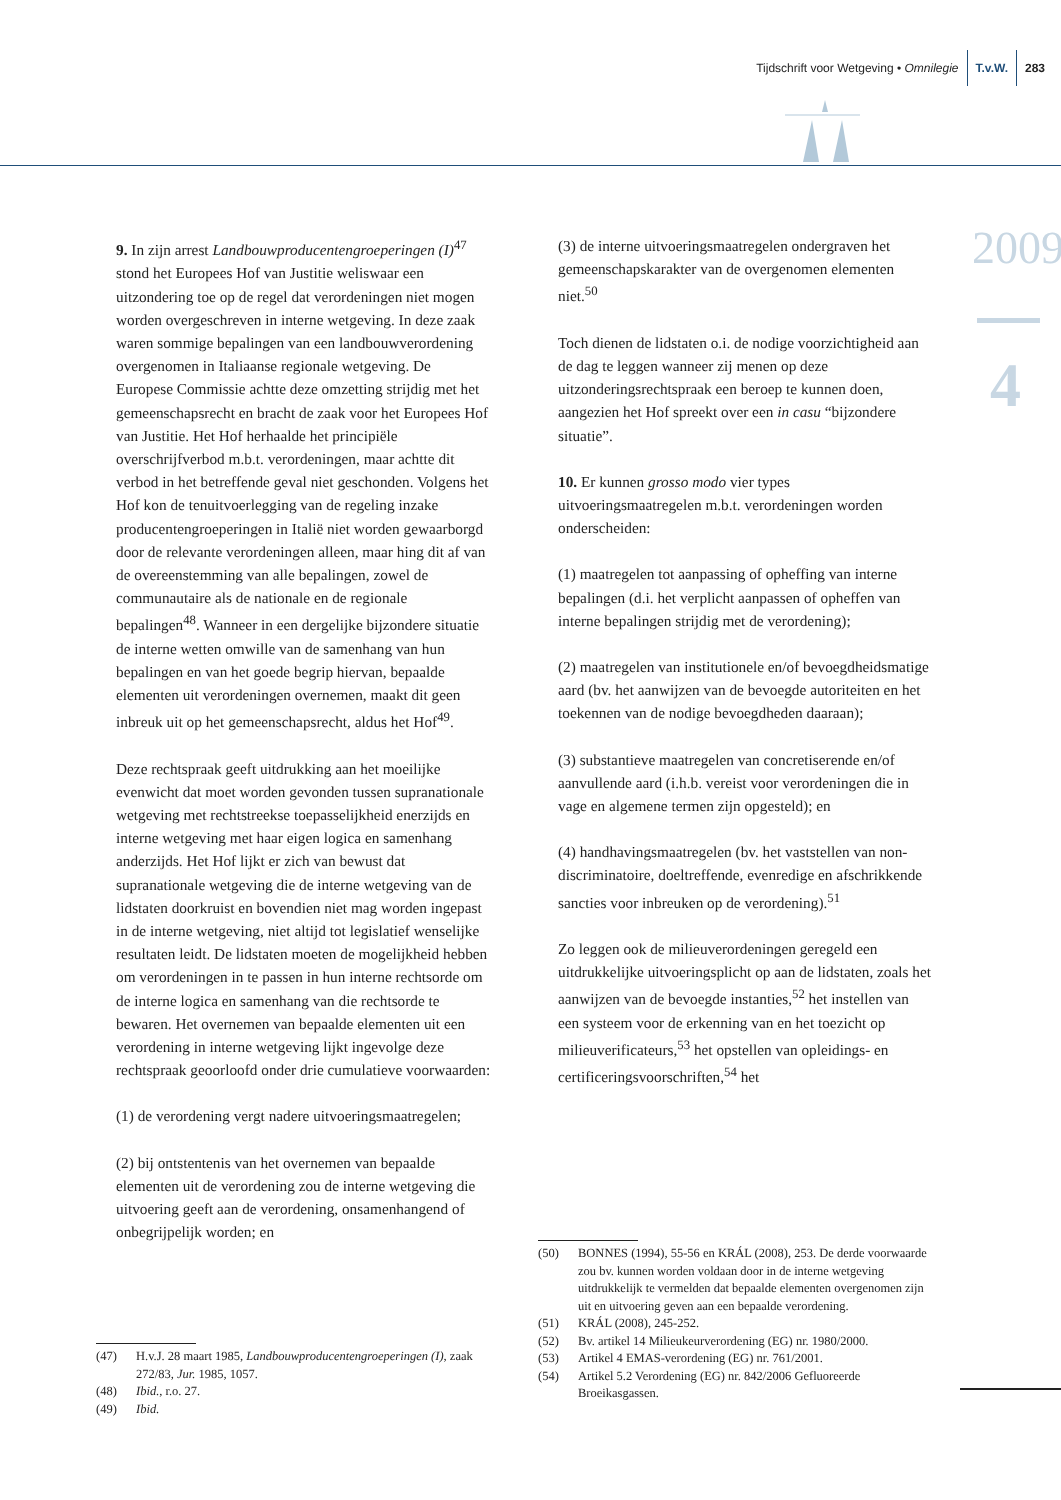Tijdschrift voor Wetgeving • Omnilegie T.v.W. 283
2009
4
9. In zijn arrest Landbouwproducentengroeperingen (I)<sup>47</sup> stond het Europees Hof van Justitie weliswaar een uitzondering toe op de regel dat verordeningen niet mogen worden overgeschreven in interne wetgeving. In deze zaak waren sommige bepalingen van een landbouwverordening overgenomen in Italiaanse regionale wetgeving. De Europese Commissie achtte deze omzetting strijdig met het gemeenschapsrecht en bracht de zaak voor het Europees Hof van Justitie. Het Hof herhaalde het principiële overschrijfverbod m.b.t. verordeningen, maar achtte dit verbod in het betreffende geval niet geschonden. Volgens het Hof kon de tenuitvoerlegging van de regeling inzake producentengroeperingen in Italië niet worden gewaarborgd door de relevante verordeningen alleen, maar hing dit af van de overeenstemming van alle bepalingen, zowel de communautaire als de nationale en de regionale bepalingen<sup>48</sup>. Wanneer in een dergelijke bijzondere situatie de interne wetten omwille van de samenhang van hun bepalingen en van het goede begrip hiervan, bepaalde elementen uit verordeningen overnemen, maakt dit geen inbreuk uit op het gemeenschapsrecht, aldus het Hof<sup>49</sup>.
Deze rechtspraak geeft uitdrukking aan het moeilijke evenwicht dat moet worden gevonden tussen supranationale wetgeving met rechtstreekse toepasselijkheid enerzijds en interne wetgeving met haar eigen logica en samenhang anderzijds. Het Hof lijkt er zich van bewust dat supranationale wetgeving die de interne wetgeving van de lidstaten doorkruist en bovendien niet mag worden ingepast in de interne wetgeving, niet altijd tot legislatief wenselijke resultaten leidt. De lidstaten moeten de mogelijkheid hebben om verordeningen in te passen in hun interne rechtsorde om de interne logica en samenhang van die rechtsorde te bewaren. Het overnemen van bepaalde elementen uit een verordening in interne wetgeving lijkt ingevolge deze rechtspraak geoorloofd onder drie cumulatieve voorwaarden:
(1) de verordening vergt nadere uitvoeringsmaatregelen;
(2) bij ontstentenis van het overnemen van bepaalde elementen uit de verordening zou de interne wetgeving die uitvoering geeft aan de verordening, onsamenhangend of onbegrijpelijk worden; en
(47) H.v.J. 28 maart 1985, Landbouwproducentengroeperingen (I), zaak 272/83, Jur. 1985, 1057.
(48) Ibid., r.o. 27.
(49) Ibid.
(3) de interne uitvoeringsmaatregelen ondergraven het gemeenschapskarakter van de overgenomen elementen niet.<sup>50</sup>
Toch dienen de lidstaten o.i. de nodige voorzichtigheid aan de dag te leggen wanneer zij menen op deze uitzonderingsrechtspraak een beroep te kunnen doen, aangezien het Hof spreekt over een in casu “bijzondere situatie”.
10. Er kunnen grosso modo vier types uitvoeringsmaatregelen m.b.t. verordeningen worden onderscheiden:
(1) maatregelen tot aanpassing of opheffing van interne bepalingen (d.i. het verplicht aanpassen of opheffen van interne bepalingen strijdig met de verordening);
(2) maatregelen van institutionele en/of bevoegdheidsmatige aard (bv. het aanwijzen van de bevoegde autoriteiten en het toekennen van de nodige bevoegdheden daaraan);
(3) substantieve maatregelen van concretiserende en/of aanvullende aard (i.h.b. vereist voor verordeningen die in vage en algemene termen zijn opgesteld); en
(4) handhavingsmaatregelen (bv. het vaststellen van non-discriminatoire, doeltreffende, evenredige en afschrikkende sancties voor inbreuken op de verordening).<sup>51</sup>
Zo leggen ook de milieuverordeningen geregeld een uitdrukkelijke uitvoeringsplicht op aan de lidstaten, zoals het aanwijzen van de bevoegde instanties,<sup>52</sup> het instellen van een systeem voor de erkenning van en het toezicht op milieuverificateurs,<sup>53</sup> het opstellen van opleidings- en certificeringsvoorschriften,<sup>54</sup> het
(50) BONNES (1994), 55-56 en KRÁL (2008), 253. De derde voorwaarde zou bv. kunnen worden voldaan door in de interne wetgeving uitdrukkelijk te vermelden dat bepaalde elementen overgenomen zijn uit en uitvoering geven aan een bepaalde verordening.
(51) KRÁL (2008), 245-252.
(52) Bv. artikel 14 Milieukeurverordening (EG) nr. 1980/2000.
(53) Artikel 4 EMAS-verordening (EG) nr. 761/2001.
(54) Artikel 5.2 Verordening (EG) nr. 842/2006 Gefluoreerde Broeikasgassen.